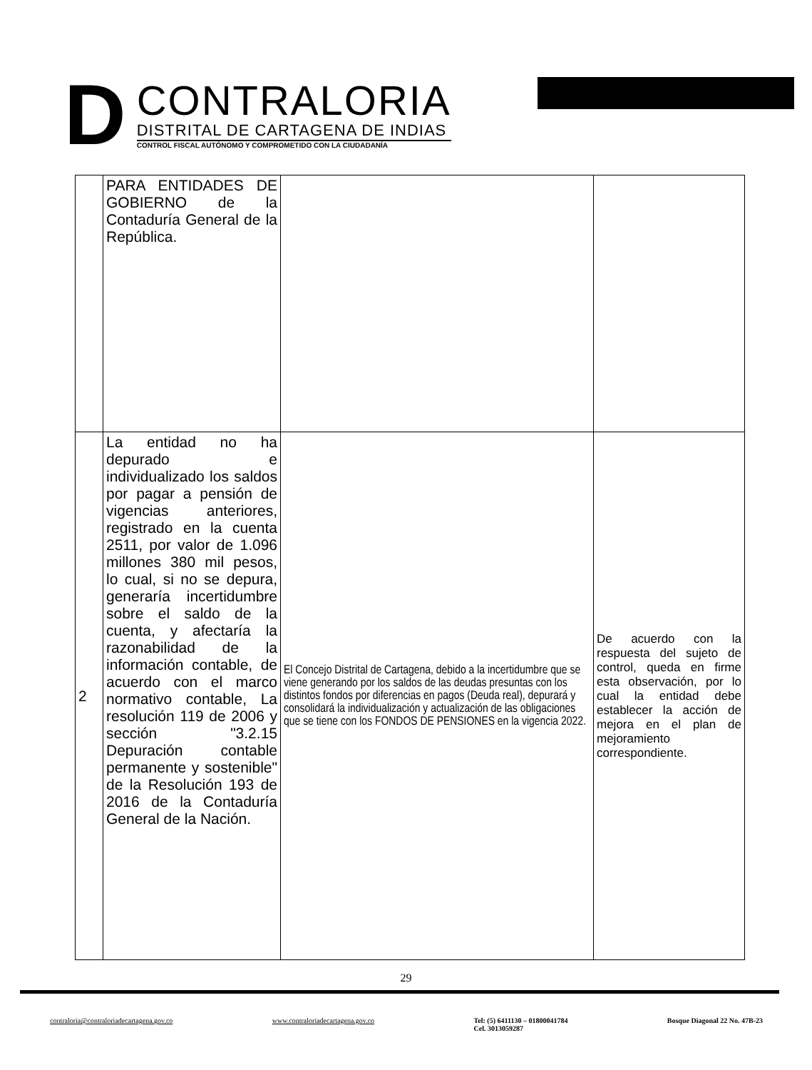D
CONTRALORIA
DISTRITAL DE CARTAGENA DE INDIAS
CONTROL FISCAL AUTÓNOMO Y COMPROMETIDO CON LA CIUDADANÍA
| | PARA ENTIDADES DE GOBIERNO de la Contaduría General de la República. | | |
| 2 | La entidad no ha depurado e individualizado los saldos por pagar a pensión de vigencias anteriores, registrado en la cuenta 2511, por valor de 1.096 millones 380 mil pesos, lo cual, si no se depura, generaría incertidumbre sobre el saldo de la cuenta, y afectaría la razonabilidad de la información contable, de acuerdo con el marco normativo contable, La resolución 119 de 2006 y sección "3.2.15 Depuración contable permanente y sostenible" de la Resolución 193 de 2016 de la Contaduría General de la Nación. | El Concejo Distrital de Cartagena, debido a la incertidumbre que se viene generando por los saldos de las deudas presuntas con los distintos fondos por diferencias en pagos (Deuda real), depurará y consolidará la individualización y actualización de las obligaciones que se tiene con los FONDOS DE PENSIONES en la vigencia 2022. | De acuerdo con la respuesta del sujeto de control, queda en firme esta observación, por lo cual la entidad debe establecer la acción de mejora en el plan de mejoramiento correspondiente. |
29
contraloria@contraloriadecartagena.gov.co www.contraloriadecartagena.gov.co Tel: (5) 6411130 – 01800041784
Cel. 3013059287 Bosque Diagonal 22 No. 47B-23